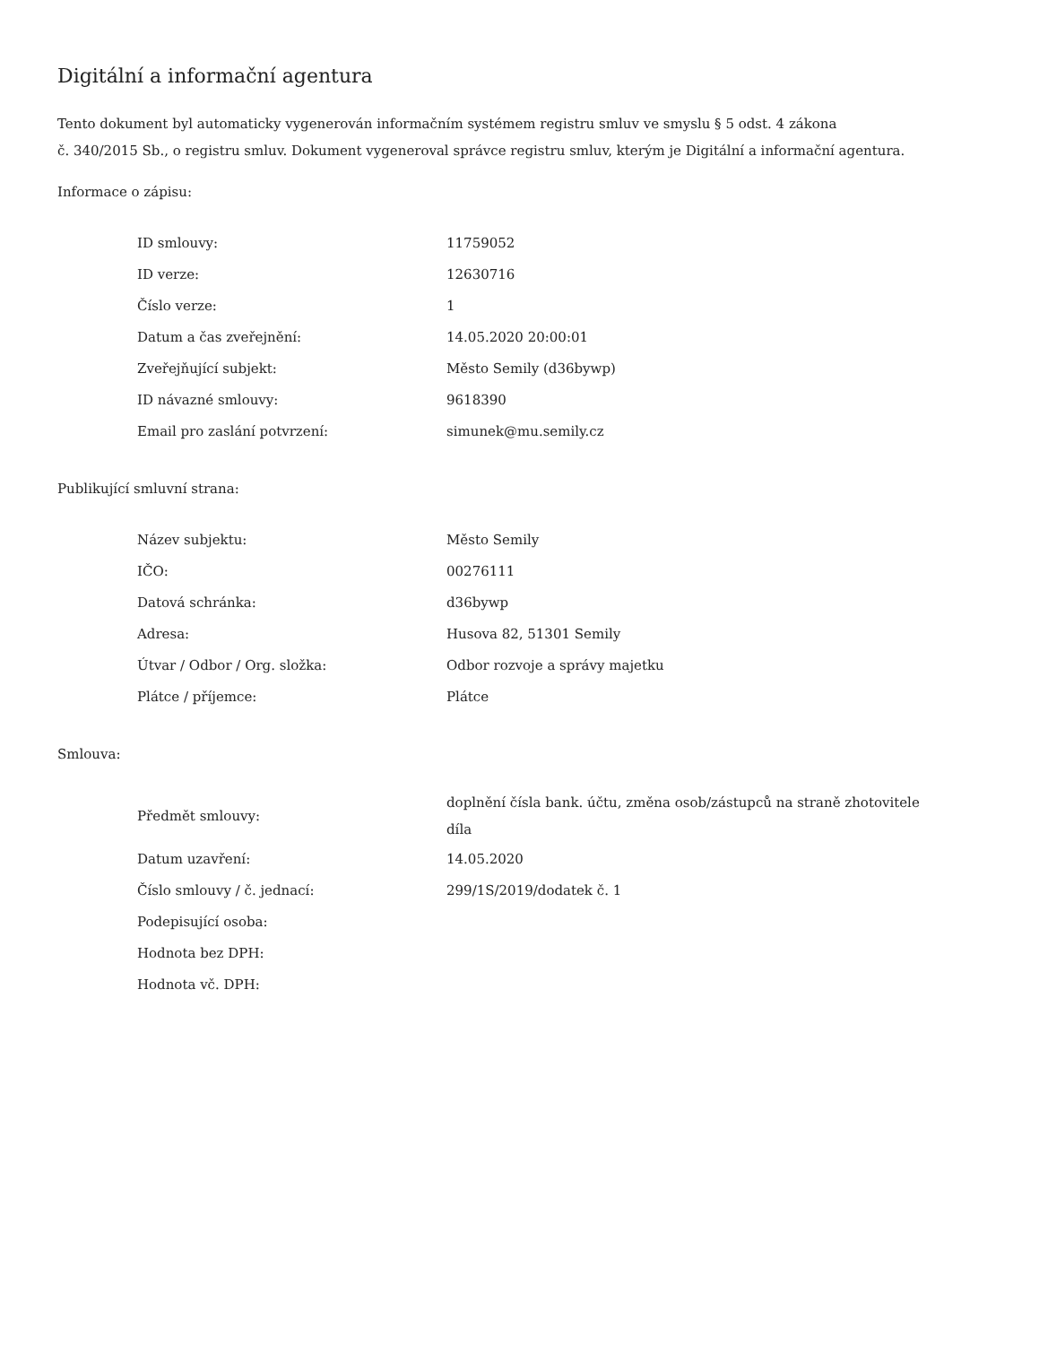Digitální a informační agentura
Tento dokument byl automaticky vygenerován informačním systémem registru smluv ve smyslu § 5 odst. 4 zákona
č. 340/2015 Sb., o registru smluv. Dokument vygeneroval správce registru smluv, kterým je Digitální a informační agentura.
Informace o zápisu:
| ID smlouvy: | 11759052 |
| ID verze: | 12630716 |
| Číslo verze: | 1 |
| Datum a čas zveřejnění: | 14.05.2020 20:00:01 |
| Zveřejňující subjekt: | Město Semily (d36bywp) |
| ID návazné smlouvy: | 9618390 |
| Email pro zaslání potvrzení: | simunek@mu.semily.cz |
Publikující smluvní strana:
| Název subjektu: | Město Semily |
| IČO: | 00276111 |
| Datová schránka: | d36bywp |
| Adresa: | Husova 82, 51301 Semily |
| Útvar / Odbor / Org. složka: | Odbor rozvoje a správy majetku |
| Plátce / příjemce: | Plátce |
Smlouva:
| Předmět smlouvy: | doplnění čísla bank. účtu, změna osob/zástupců na straně zhotovitele díla |
| Datum uzavření: | 14.05.2020 |
| Číslo smlouvy / č. jednací: | 299/1S/2019/dodatek č. 1 |
| Podepisující osoba: | |
| Hodnota bez DPH: | |
| Hodnota vč. DPH: | |